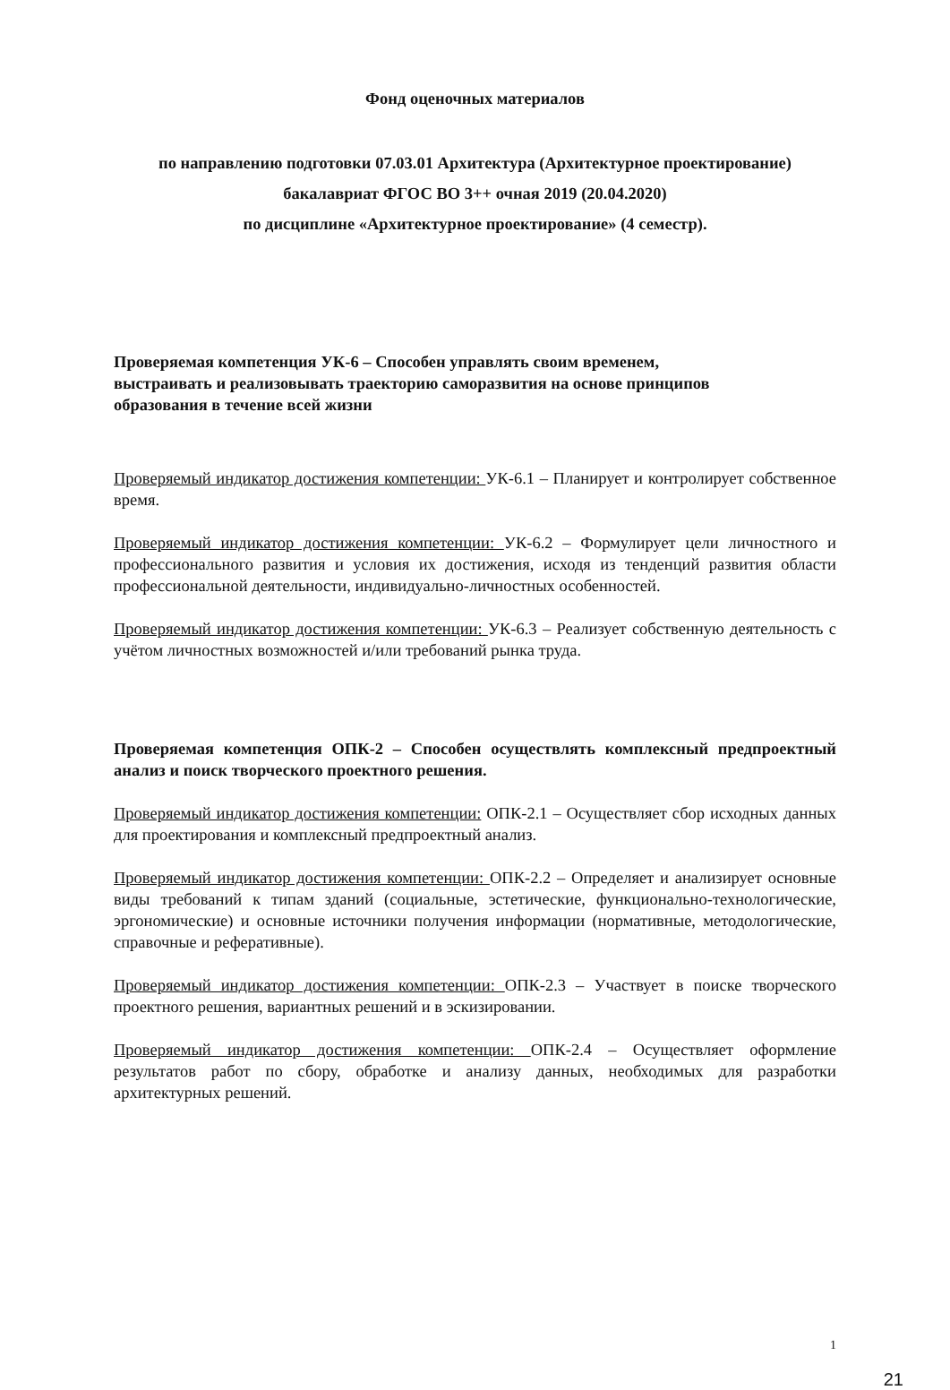Фонд оценочных материалов
по направлению подготовки 07.03.01 Архитектура (Архитектурное проектирование)
бакалавриат ФГОС ВО 3++ очная 2019 (20.04.2020)
по дисциплине «Архитектурное проектирование» (4 семестр).
Проверяемая компетенция УК-6 – Способен управлять своим временем,
выстраивать и реализовывать траекторию саморазвития на основе принципов
образования в течение всей жизни
Проверяемый индикатор достижения компетенции: УК-6.1 – Планирует и контролирует собственное время.
Проверяемый индикатор достижения компетенции: УК-6.2 – Формулирует цели личностного и профессионального развития и условия их достижения, исходя из тенденций развития области профессиональной деятельности, индивидуально-личностных особенностей.
Проверяемый индикатор достижения компетенции: УК-6.3 – Реализует собственную деятельность с учётом личностных возможностей и/или требований рынка труда.
Проверяемая компетенция ОПК-2 – Способен осуществлять комплексный предпроектный анализ и поиск творческого проектного решения.
Проверяемый индикатор достижения компетенции: ОПК-2.1 – Осуществляет сбор исходных данных для проектирования и комплексный предпроектный анализ.
Проверяемый индикатор достижения компетенции: ОПК-2.2 – Определяет и анализирует основные виды требований к типам зданий (социальные, эстетические, функционально-технологические, эргономические) и основные источники получения информации (нормативные, методологические, справочные и реферативные).
Проверяемый индикатор достижения компетенции: ОПК-2.3 – Участвует в поиске творческого проектного решения, вариантных решений и в эскизировании.
Проверяемый индикатор достижения компетенции: ОПК-2.4 – Осуществляет оформление результатов работ по сбору, обработке и анализу данных, необходимых для разработки архитектурных решений.
1
21